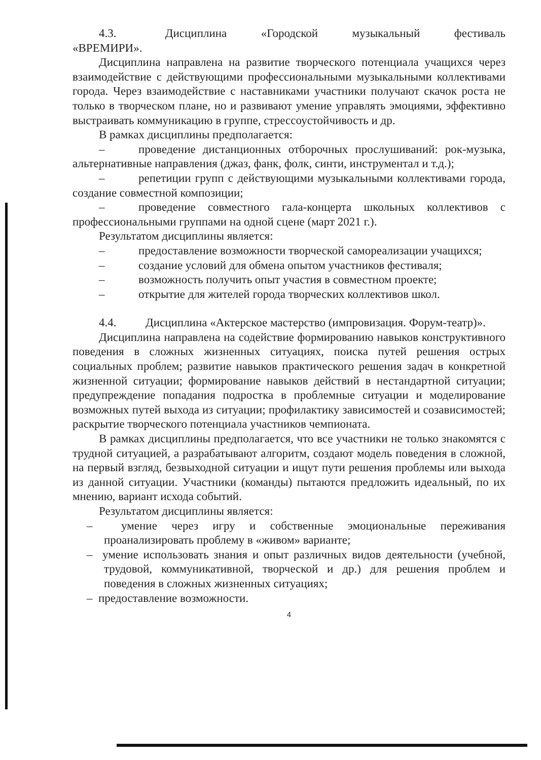4.3. Дисциплина «Городской музыкальный фестиваль «ВРЕМИРИ».
Дисциплина направлена на развитие творческого потенциала учащихся через взаимодействие с действующими профессиональными музыкальными коллективами города. Через взаимодействие с наставниками участники получают скачок роста не только в творческом плане, но и развивают умение управлять эмоциями, эффективно выстраивать коммуникацию в группе, стрессоустойчивость и др.
В рамках дисциплины предполагается:
– проведение дистанционных отборочных прослушиваний: рок-музыка, альтернативные направления (джаз, фанк, фолк, синти, инструментал и т.д.);
– репетиции групп с действующими музыкальными коллективами города, создание совместной композиции;
– проведение совместного гала-концерта школьных коллективов с профессиональными группами на одной сцене (март 2021 г.).
Результатом дисциплины является:
– предоставление возможности творческой самореализации учащихся;
– создание условий для обмена опытом участников фестиваля;
– возможность получить опыт участия в совместном проекте;
– открытие для жителей города творческих коллективов школ.
4.4. Дисциплина «Актерское мастерство (импровизация. Форум-театр)».
Дисциплина направлена на содействие формированию навыков конструктивного поведения в сложных жизненных ситуациях, поиска путей решения острых социальных проблем; развитие навыков практического решения задач в конкретной жизненной ситуации; формирование навыков действий в нестандартной ситуации; предупреждение попадания подростка в проблемные ситуации и моделирование возможных путей выхода из ситуации; профилактику зависимостей и созависимостей; раскрытие творческого потенциала участников чемпионата.
В рамках дисциплины предполагается, что все участники не только знакомятся с трудной ситуацией, а разрабатывают алгоритм, создают модель поведения в сложной, на первый взгляд, безвыходной ситуации и ищут пути решения проблемы или выхода из данной ситуации. Участники (команды) пытаются предложить идеальный, по их мнению, вариант исхода событий.
Результатом дисциплины является:
– умение через игру и собственные эмоциональные переживания проанализировать проблему в «живом» варианте;
– умение использовать знания и опыт различных видов деятельности (учебной, трудовой, коммуникативной, творческой и др.) для решения проблем и поведения в сложных жизненных ситуациях;
– предоставление возможности.
4